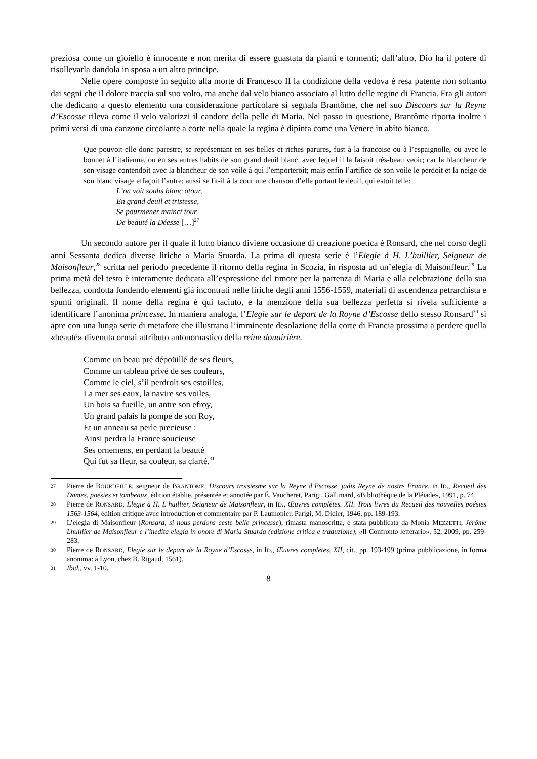preziosa come un gioiello è innocente e non merita di essere guastata da pianti e tormenti; dall’altro, Dio ha il potere di risollevarla dandola in sposa a un altro principe.
Nelle opere composte in seguito alla morte di Francesco II la condizione della vedova è resa patente non soltanto dai segni che il dolore traccia sul suo volto, ma anche dal velo bianco associato al lutto delle regine di Francia. Fra gli autori che dedicano a questo elemento una considerazione particolare si segnala Brantôme, che nel suo Discours sur la Reyne d’Escosse rileva come il velo valorizzi il candore della pelle di Maria. Nel passo in questione, Brantôme riporta inoltre i primi versi di una canzone circolante a corte nella quale la regina è dipinta come una Venere in abito bianco.
Que pouvoit-elle donc parestre, se représentant en ses belles et riches parures, fust à la francoise ou à l’espaignolle, ou avec le bonnet à l’italienne, ou en ses autres habits de son grand deuil blanc, avec lequel il la faisoit très-beau veoir; car la blancheur de son visage contendoit avec la blancheur de son voile à qui l’emporteroit; mais enfin l’artifice de son voile le perdoit et la neige de son blanc visage effaçoit l’autre; aussi se fit-il à la cour une chanson d’elle portant le deuil, qui estoit telle:
L’on voit soubs blanc atour,
En grand deuil et tristesse,
Se pourmener mainct tour
De beauté la Déesse […]<sup>27</sup>
Un secondo autore per il quale il lutto bianco diviene occasione di creazione poetica è Ronsard, che nel corso degli anni Sessanta dedica diverse liriche a Maria Stuarda. La prima di questa serie è l’Elegie à H. L’huillier, Seigneur de Maisonfleur,<sup>28</sup> scritta nel periodo precedente il ritorno della regina in Scozia, in risposta ad un’elegia di Maisonfleur.<sup>29</sup> La prima metà del testo è interamente dedicata all’espressione del timore per la partenza di Maria e alla celebrazione della sua bellezza, condotta fondendo elementi già incontrati nelle liriche degli anni 1556-1559, materiali di ascendenza petrarchista e spunti originali. Il nome della regina è qui taciuto, e la menzione della sua bellezza perfetta si rivela sufficiente a identificare l’anonima princesse. In maniera analoga, l’Elegie sur le depart de la Royne d’Escosse dello stesso Ronsard<sup>30</sup> si apre con una lunga serie di metafore che illustrano l’imminente desolazione della corte di Francia prossima a perdere quella «beauté» divenuta ormai attributo antonomastico della reine douairière.
Comme un beau pré dépoüillé de ses fleurs,
Comme un tableau privé de ses couleurs,
Comme le ciel, s’il perdroit ses estoilles,
La mer ses eaux, la navire ses voiles,
Un bois sa fueille, un antre son efroy,
Un grand palais la pompe de son Roy,
Et un anneau sa perle precieuse :
Ainsi perdra la France soucieuse
Ses ornemens, en perdant la beauté
Qui fut sa fleur, sa couleur, sa clarté.<sup>31</sup>
27 Pierre de BOURDEILLE, seigneur de BRANTOME, Discours troisiesme sur la Reyne d’Escosse, jadis Reyne de nostre France, in ID., Recueil des Dames, poésies et tombeaux, édition établie, présentée et annotée par É. Vaucheret, Parigi, Gallimard, «Bibliothèque de la Pléiade», 1991, p. 74.
28 Pierre de RONSARD, Elegie à H. L’huillier, Seigneur de Maisonfleur, in ID., Œuvres complètes. XII. Trois livres du Recueil des nouvelles poésies 1563-1564, édition critique avec introduction et commentaire par P. Laumonier, Parigi, M. Didier, 1946, pp. 189-193.
29 L’elegia di Maisonfleur (Ronsard, si nous perdons ceste belle princesse), rimasta manoscritta, è stata pubblicata da Monia MEZZETTI, Jérôme Lhuillier de Maisonfleur e l’inedita elegia in onore di Maria Stuarda (edizione critica e traduzione), «Il Confronto letterario», 52, 2009, pp. 259-283.
30 Pierre de RONSARD, Elegie sur le depart de la Royne d’Escosse, in ID., Œuvres complètes. XII, cit., pp. 193-199 (prima pubblicazione, in forma anonima: à Lyon, chez B. Rigaud, 1561).
31 Ibid., vv. 1-10.
8